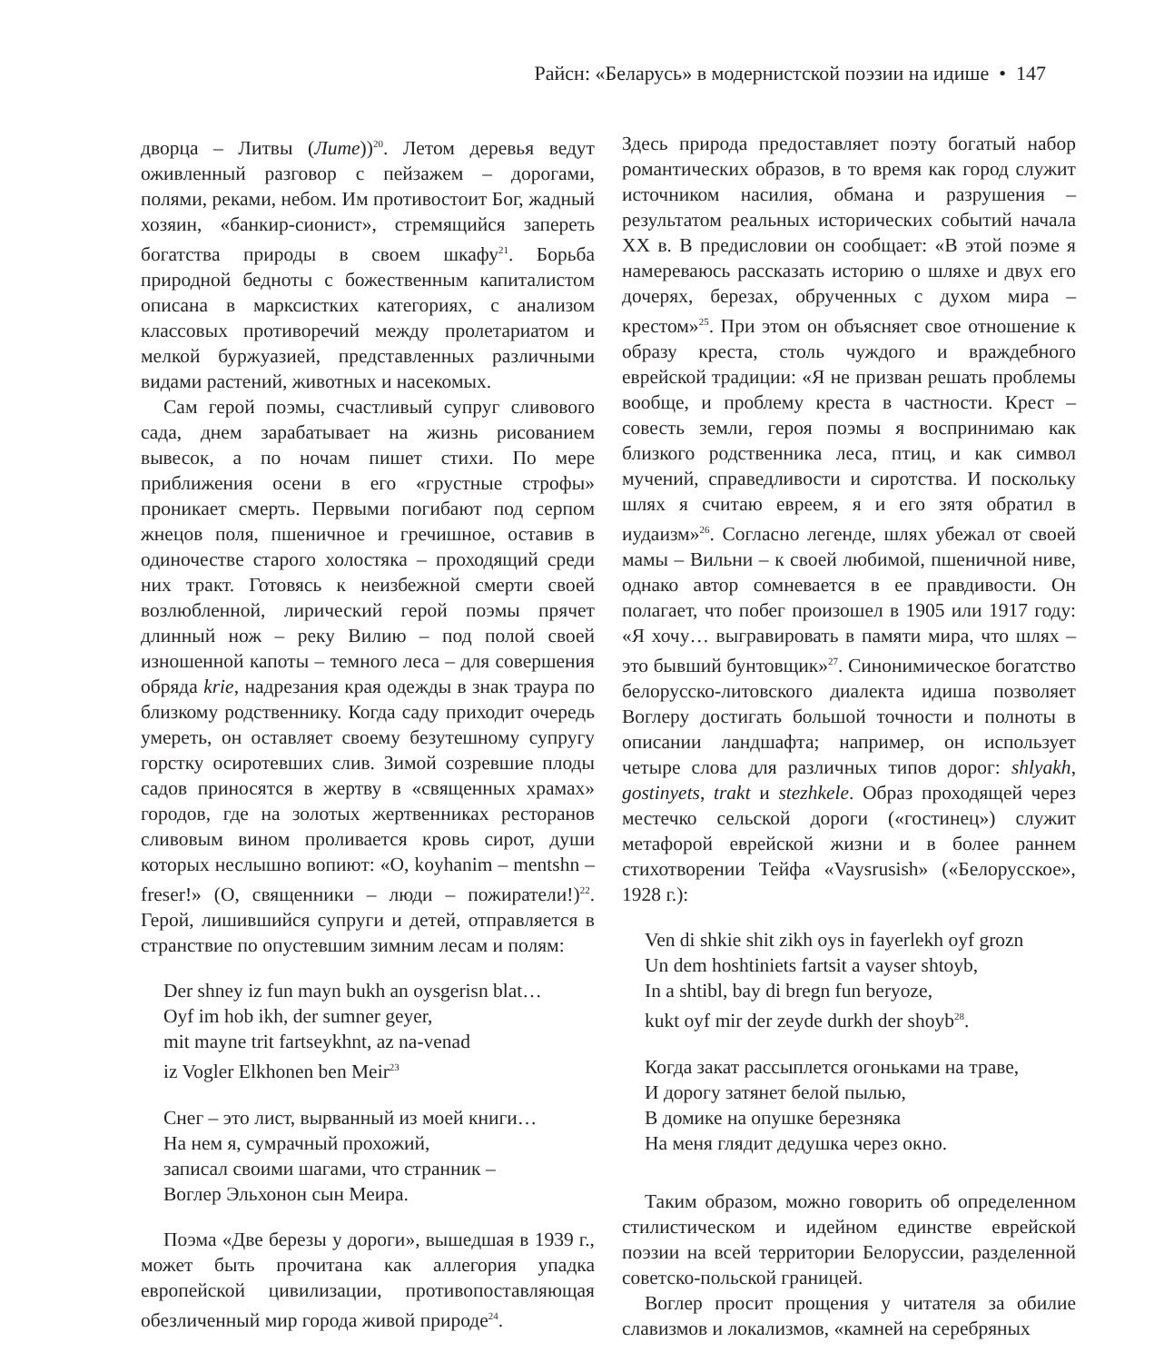Райсн: «Беларусь» в модернистской поэзии на идише • 147
дворца – Литвы (Лите))<sup>20</sup>. Летом деревья ведут оживленный разговор с пейзажем – дорогами, полями, реками, небом. Им противостоит Бог, жадный хозяин, «банкир-сионист», стремящийся запереть богатства природы в своем шкафу<sup>21</sup>. Борьба природной бедноты с божественным капиталистом описана в марксистких категориях, с анализом классовых противоречий между пролетариатом и мелкой буржуазией, представленных различными видами растений, животных и насекомых.
Сам герой поэмы, счастливый супруг сливового сада, днем зарабатывает на жизнь рисованием вывесок, а по ночам пишет стихи. По мере приближения осени в его «грустные строфы» проникает смерть. Первыми погибают под серпом жнецов поля, пшеничное и гречишное, оставив в одиночестве старого холостяка – проходящий среди них тракт. Готовясь к неизбежной смерти своей возлюбленной, лирический герой поэмы прячет длинный нож – реку Вилию – под полой своей изношенной капоты – темного леса – для совершения обряда krie, надрезания края одежды в знак траура по близкому родственнику. Когда саду приходит очередь умереть, он оставляет своему безутешному супругу горстку осиротевших слив. Зимой созревшие плоды садов приносятся в жертву в «священных храмах» городов, где на золотых жертвенниках ресторанов сливовым вином проливается кровь сирот, души которых неслышно вопиют: «O, koyhanim – mentshn – freser!» (О, священники – люди – пожиратели!)<sup>22</sup>. Герой, лишившийся супруги и детей, отправляется в странствие по опустевшим зимним лесам и полям:
Der shney iz fun mayn bukh an oysgerisn blat…
Oyf im hob ikh, der sumner geyer,
mit mayne trit fartseykhnt, az na-venad
iz Vogler Elkhonen ben Meir<sup>23</sup>
Снег – это лист, вырванный из моей книги…
На нем я, сумрачный прохожий,
записал своими шагами, что странник –
Воглер Эльхонон сын Меира.
Поэма «Две березы у дороги», вышедшая в 1939 г., может быть прочитана как аллегория упадка европейской цивилизации, противопоставляющая обезличенный мир города живой природе<sup>24</sup>.
Здесь природа предоставляет поэту богатый набор романтических образов, в то время как город служит источником насилия, обмана и разрушения – результатом реальных исторических событий начала XX в. В предисловии он сообщает: «В этой поэме я намереваюсь рассказать историю о шляхе и двух его дочерях, березах, обрученных с духом мира – крестом»<sup>25</sup>. При этом он объясняет свое отношение к образу креста, столь чуждого и враждебного еврейской традиции: «Я не призван решать проблемы вообще, и проблему креста в частности. Крест – совесть земли, героя поэмы я воспринимаю как близкого родственника леса, птиц, и как символ мучений, справедливости и сиротства. И поскольку шлях я считаю евреем, я и его зятя обратил в иудаизм»<sup>26</sup>. Согласно легенде, шлях убежал от своей мамы – Вильни – к своей любимой, пшеничной ниве, однако автор сомневается в ее правдивости. Он полагает, что побег произошел в 1905 или 1917 году: «Я хочу… выгравировать в памяти мира, что шлях – это бывший бунтовщик»<sup>27</sup>. Синонимическое богатство белорусско-литовского диалекта идиша позволяет Воглеру достигать большой точности и полноты в описании ландшафта; например, он использует четыре слова для различных типов дорог: shlyakh, gostinyets, trakt и stezhkele. Образ проходящей через местечко сельской дороги («гостинец») служит метафорой еврейской жизни и в более раннем стихотворении Тейфа «Vaysrusish» («Белорусское», 1928 г.):
Ven di shkie shit zikh oys in fayerlekh oyf grozn
Un dem hoshtiniets fartsit a vayser shtoyb,
In a shtibl, bay di bregn fun beryoze,
kukt oyf mir der zeyde durkh der shoyb<sup>28</sup>.
Когда закат рассыплется огоньками на траве,
И дорогу затянет белой пылью,
В домике на опушке березняка
На меня глядит дедушка через окно.
Таким образом, можно говорить об определенном стилистическом и идейном единстве еврейской поэзии на всей территории Белоруссии, разделенной советско-польской границей.
Воглер просит прощения у читателя за обилие славизмов и локализмов, «камней на серебряных